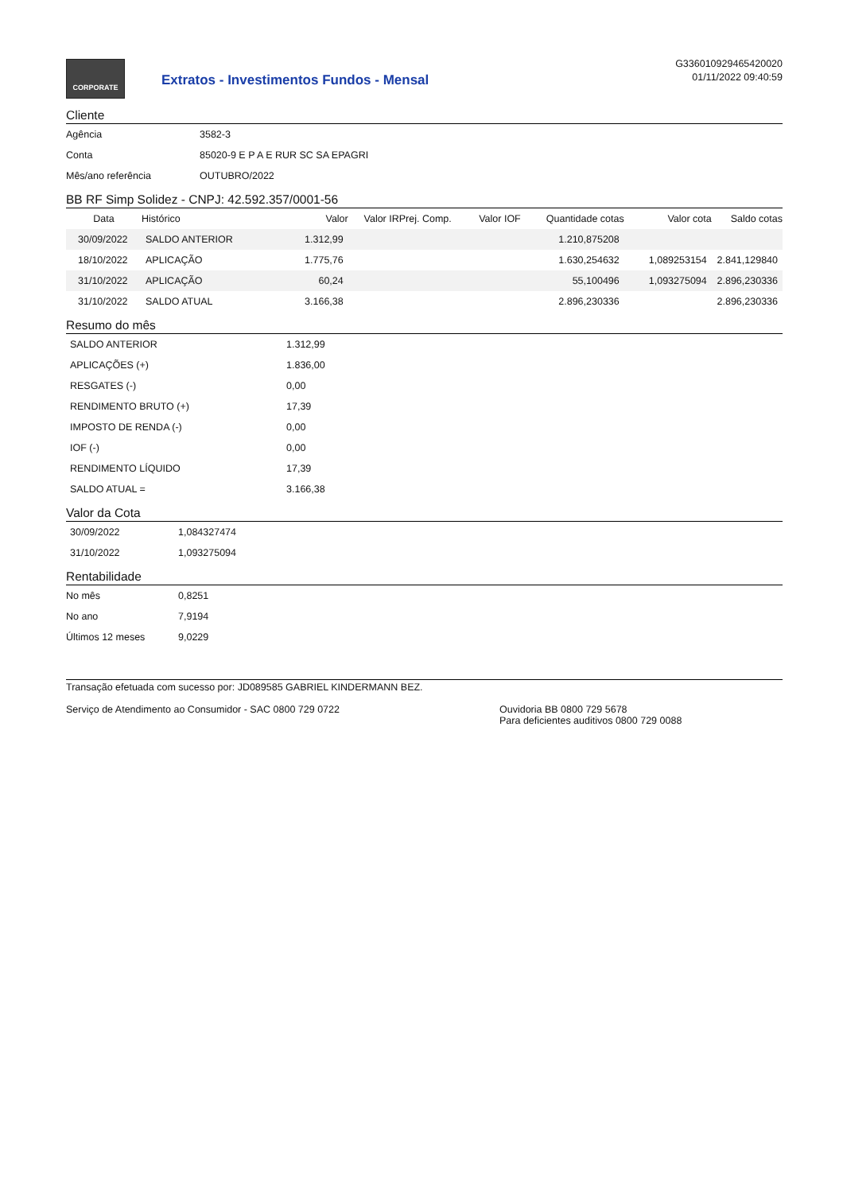CORPORATE
Extratos - Investimentos Fundos - Mensal
G336010929465420020
01/11/2022 09:40:59
Cliente
| Agência | 3582-3 |
| Conta | 85020-9 E P A E RUR SC SA EPAGRI |
| Mês/ano referência | OUTUBRO/2022 |
BB RF Simp Solidez - CNPJ: 42.592.357/0001-56
| Data | Histórico | Valor | Valor IRPrej. Comp. | Valor IOF | Quantidade cotas | Valor cota | Saldo cotas |
| --- | --- | --- | --- | --- | --- | --- | --- |
| 30/09/2022 | SALDO ANTERIOR | 1.312,99 | | | 1.210,875208 | | |
| 18/10/2022 | APLICAÇÃO | 1.775,76 | | | 1.630,254632 | 1,089253154 | 2.841,129840 |
| 31/10/2022 | APLICAÇÃO | 60,24 | | | 55,100496 | 1,093275094 | 2.896,230336 |
| 31/10/2022 | SALDO ATUAL | 3.166,38 | | | 2.896,230336 | | 2.896,230336 |
Resumo do mês
| SALDO ANTERIOR | 1.312,99 |
| APLICAÇÕES (+) | 1.836,00 |
| RESGATES (-) | 0,00 |
| RENDIMENTO BRUTO (+) | 17,39 |
| IMPOSTO DE RENDA (-) | 0,00 |
| IOF (-) | 0,00 |
| RENDIMENTO LÍQUIDO | 17,39 |
| SALDO ATUAL = | 3.166,38 |
Valor da Cota
| 30/09/2022 | 1,084327474 |
| 31/10/2022 | 1,093275094 |
Rentabilidade
| No mês | 0,8251 |
| No ano | 7,9194 |
| Últimos 12 meses | 9,0229 |
Transação efetuada com sucesso por: JD089585 GABRIEL KINDERMANN BEZ.
Serviço de Atendimento ao Consumidor - SAC 0800 729 0722 Ouvidoria BB 0800 729 5678
Para deficientes auditivos 0800 729 0088